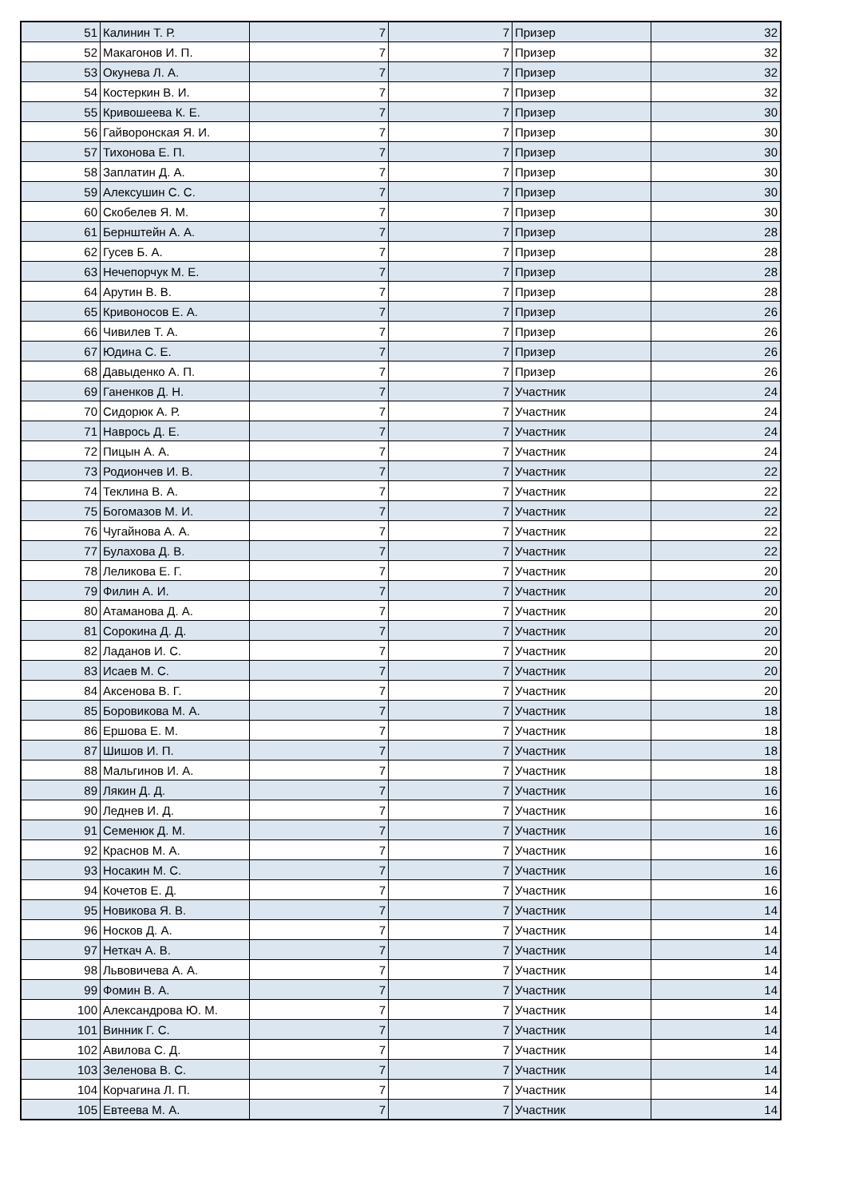| 51 | Калинин Т. Р. | 7 | 7 | Призер | 32 |
| 52 | Макагонов И. П. | 7 | 7 | Призер | 32 |
| 53 | Окунева Л. А. | 7 | 7 | Призер | 32 |
| 54 | Костеркин В. И. | 7 | 7 | Призер | 32 |
| 55 | Кривошеева К. Е. | 7 | 7 | Призер | 30 |
| 56 | Гайворонская Я. И. | 7 | 7 | Призер | 30 |
| 57 | Тихонова Е. П. | 7 | 7 | Призер | 30 |
| 58 | Заплатин Д. А. | 7 | 7 | Призер | 30 |
| 59 | Алексушин С. С. | 7 | 7 | Призер | 30 |
| 60 | Скобелев Я. М. | 7 | 7 | Призер | 30 |
| 61 | Бернштейн А. А. | 7 | 7 | Призер | 28 |
| 62 | Гусев Б. А. | 7 | 7 | Призер | 28 |
| 63 | Нечепорчук М. Е. | 7 | 7 | Призер | 28 |
| 64 | Арутин В. В. | 7 | 7 | Призер | 28 |
| 65 | Кривоносов Е. А. | 7 | 7 | Призер | 26 |
| 66 | Чивилев Т. А. | 7 | 7 | Призер | 26 |
| 67 | Юдина С. Е. | 7 | 7 | Призер | 26 |
| 68 | Давыденко А. П. | 7 | 7 | Призер | 26 |
| 69 | Ганенков Д. Н. | 7 | 7 | Участник | 24 |
| 70 | Сидорюк А. Р. | 7 | 7 | Участник | 24 |
| 71 | Наврось Д. Е. | 7 | 7 | Участник | 24 |
| 72 | Пицын А. А. | 7 | 7 | Участник | 24 |
| 73 | Родиончев И. В. | 7 | 7 | Участник | 22 |
| 74 | Теклина В. А. | 7 | 7 | Участник | 22 |
| 75 | Богомазов М. И. | 7 | 7 | Участник | 22 |
| 76 | Чугайнова А. А. | 7 | 7 | Участник | 22 |
| 77 | Булахова Д. В. | 7 | 7 | Участник | 22 |
| 78 | Леликова Е. Г. | 7 | 7 | Участник | 20 |
| 79 | Филин А. И. | 7 | 7 | Участник | 20 |
| 80 | Атаманова Д. А. | 7 | 7 | Участник | 20 |
| 81 | Сорокина Д. Д. | 7 | 7 | Участник | 20 |
| 82 | Ладанов И. С. | 7 | 7 | Участник | 20 |
| 83 | Исаев М. С. | 7 | 7 | Участник | 20 |
| 84 | Аксенова В. Г. | 7 | 7 | Участник | 20 |
| 85 | Боровикова М. А. | 7 | 7 | Участник | 18 |
| 86 | Ершова Е. М. | 7 | 7 | Участник | 18 |
| 87 | Шишов И. П. | 7 | 7 | Участник | 18 |
| 88 | Мальгинов И. А. | 7 | 7 | Участник | 18 |
| 89 | Лякин Д. Д. | 7 | 7 | Участник | 16 |
| 90 | Леднев И. Д. | 7 | 7 | Участник | 16 |
| 91 | Семенюк Д. М. | 7 | 7 | Участник | 16 |
| 92 | Краснов М. А. | 7 | 7 | Участник | 16 |
| 93 | Носакин М. С. | 7 | 7 | Участник | 16 |
| 94 | Кочетов Е. Д. | 7 | 7 | Участник | 16 |
| 95 | Новикова Я. В. | 7 | 7 | Участник | 14 |
| 96 | Носков Д. А. | 7 | 7 | Участник | 14 |
| 97 | Неткач А. В. | 7 | 7 | Участник | 14 |
| 98 | Львовичева А. А. | 7 | 7 | Участник | 14 |
| 99 | Фомин В. А. | 7 | 7 | Участник | 14 |
| 100 | Александрова Ю. М. | 7 | 7 | Участник | 14 |
| 101 | Винник Г. С. | 7 | 7 | Участник | 14 |
| 102 | Авилова С. Д. | 7 | 7 | Участник | 14 |
| 103 | Зеленова В. С. | 7 | 7 | Участник | 14 |
| 104 | Корчагина Л. П. | 7 | 7 | Участник | 14 |
| 105 | Евтеева М. А. | 7 | 7 | Участник | 14 |